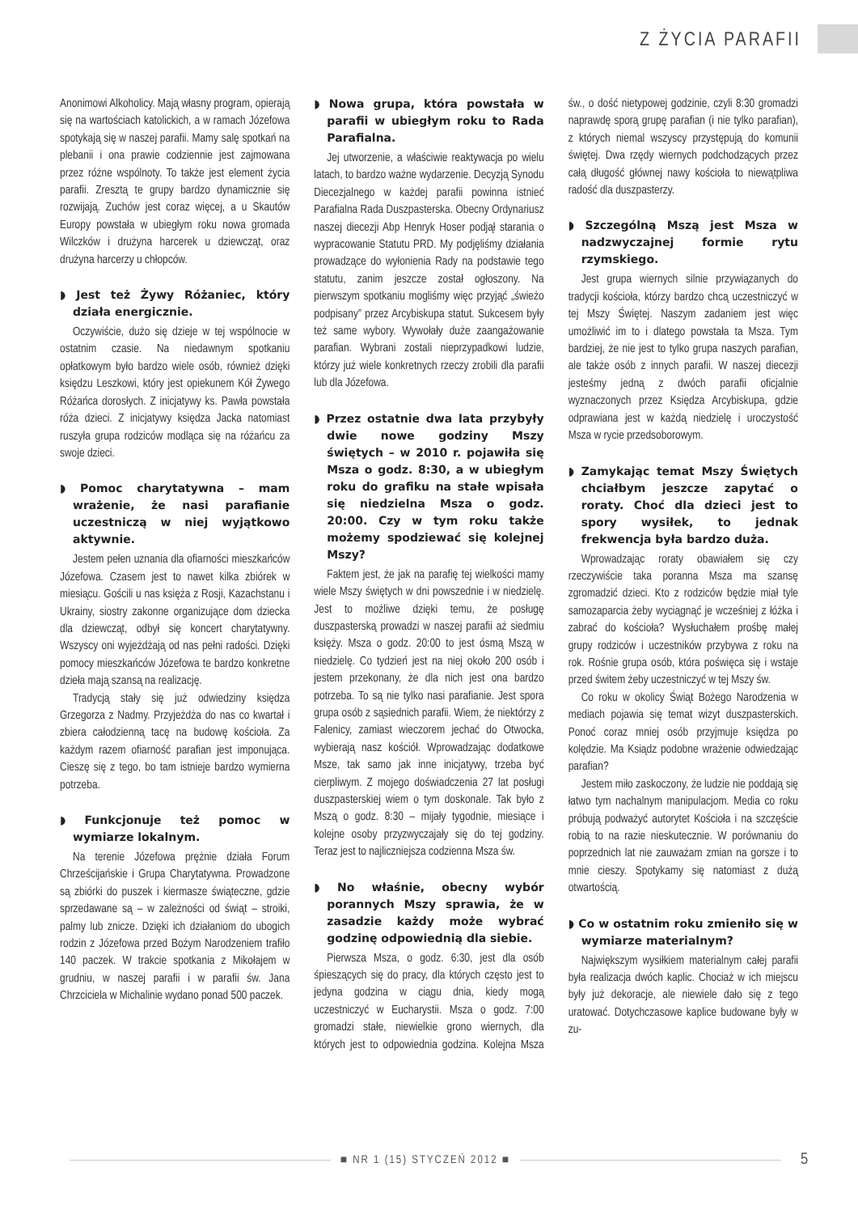Z ŻYCIA PARAFII
Anonimowi Alkoholicy. Mają własny program, opierają się na wartościach katolickich, a w ramach Józefowa spotykają się w naszej parafii. Mamy salę spotkań na plebanii i ona prawie codziennie jest zajmowana przez różne wspólnoty. To także jest element życia parafii. Zresztą te grupy bardzo dynamicznie się rozwijają. Zuchów jest coraz więcej, a u Skautów Europy powstała w ubiegłym roku nowa gromada Wilczków i drużyna harcerek u dziewcząt, oraz drużyna harcerzy u chłopców.
◗ Jest też Żywy Różaniec, który działa energicznie.
Oczywiście, dużo się dzieje w tej wspólnocie w ostatnim czasie. Na niedawnym spotkaniu opłatkowym było bardzo wiele osób, również dzięki księdzu Leszkowi, który jest opiekunem Kół Żywego Różańca dorosłych. Z inicjatywy ks. Pawła powstała róża dzieci. Z inicjatywy księdza Jacka natomiast ruszyła grupa rodziców modląca się na różańcu za swoje dzieci.
◗ Pomoc charytatywna – mam wrażenie, że nasi parafianie uczestniczą w niej wyjątkowo aktywnie.
Jestem pełen uznania dla ofiarności mieszkańców Józefowa. Czasem jest to nawet kilka zbiórek w miesiącu. Gościli u nas księża z Rosji, Kazachstanu i Ukrainy, siostry zakonne organizujące dom dziecka dla dziewcząt, odbył się koncert charytatywny. Wszyscy oni wyjeżdżają od nas pełni radości. Dzięki pomocy mieszkańców Józefowa te bardzo konkretne dzieła mają szansą na realizację.
Tradycją stały się już odwiedziny księdza Grzegorza z Nadmy. Przyjeżdża do nas co kwartał i zbiera całodzienną tacę na budowę kościoła. Za każdym razem ofiarność parafian jest imponująca. Cieszę się z tego, bo tam istnieje bardzo wymierna potrzeba.
◗ Funkcjonuje też pomoc w wymiarze lokalnym.
Na terenie Józefowa prężnie działa Forum Chrześcijańskie i Grupa Charytatywna. Prowadzone są zbiórki do puszek i kiermasze świąteczne, gdzie sprzedawane są – w zależności od świąt – stroiki, palmy lub znicze. Dzięki ich działaniom do ubogich rodzin z Józefowa przed Bożym Narodzeniem trafiło 140 paczek. W trakcie spotkania z Mikołajem w grudniu, w naszej parafii i w parafii św. Jana Chrzciciela w Michalinie wydano ponad 500 paczek.
◗ Nowa grupa, która powstała w parafii w ubiegłym roku to Rada Parafialna.
Jej utworzenie, a właściwie reaktywacja po wielu latach, to bardzo ważne wydarzenie. Decyzją Synodu Diecezjalnego w każdej parafii powinna istnieć Parafialna Rada Duszpasterska. Obecny Ordynariusz naszej diecezji Abp Henryk Hoser podjął starania o wypracowanie Statutu PRD. My podjęliśmy działania prowadzące do wyłonienia Rady na podstawie tego statutu, zanim jeszcze został ogłoszony. Na pierwszym spotkaniu mogliśmy więc przyjąć „świeżo podpisany” przez Arcybiskupa statut. Sukcesem były też same wybory. Wywołały duże zaangażowanie parafian. Wybrani zostali nieprzypadkowi ludzie, którzy już wiele konkretnych rzeczy zrobili dla parafii lub dla Józefowa.
◗ Przez ostatnie dwa lata przybyły dwie nowe godziny Mszy świętych – w 2010 r. pojawiła się Msza o godz. 8:30, a w ubiegłym roku do grafiku na stałe wpisała się niedzielna Msza o godz. 20:00. Czy w tym roku także możemy spodziewać się kolejnej Mszy?
Faktem jest, że jak na parafię tej wielkości mamy wiele Mszy świętych w dni powszednie i w niedzielę. Jest to możliwe dzięki temu, że posługę duszpasterską prowadzi w naszej parafii aż siedmiu księży. Msza o godz. 20:00 to jest ósmą Mszą w niedzielę. Co tydzień jest na niej około 200 osób i jestem przekonany, że dla nich jest ona bardzo potrzeba. To są nie tylko nasi parafianie. Jest spora grupa osób z sąsiednich parafii. Wiem, że niektórzy z Falenicy, zamiast wieczorem jechać do Otwocka, wybierają nasz kościół. Wprowadzając dodatkowe Msze, tak samo jak inne inicjatywy, trzeba być cierpliwym. Z mojego doświadczenia 27 lat posługi duszpasterskiej wiem o tym doskonale. Tak było z Mszą o godz. 8:30 – mijały tygodnie, miesiące i kolejne osoby przyzwyczajały się do tej godziny. Teraz jest to najliczniejsza codzienna Msza św.
◗ No właśnie, obecny wybór porannych Mszy sprawia, że w zasadzie każdy może wybrać godzinę odpowiednią dla siebie.
Pierwsza Msza, o godz. 6:30, jest dla osób śpieszących się do pracy, dla których często jest to jedyna godzina w ciągu dnia, kiedy mogą uczestniczyć w Eucharystii. Msza o godz. 7:00 gromadzi stałe, niewielkie grono wiernych, dla których jest to odpowiednia godzina. Kolejna Msza św., o dość nietypowej godzinie, czyli 8:30 gromadzi naprawdę sporą grupę parafian (i nie tylko parafian), z których niemal wszyscy przystępują do komunii świętej. Dwa rzędy wiernych podchodzących przez całą długość głównej nawy kościoła to niewątpliwa radość dla duszpasterzy.
◗ Szczególną Mszą jest Msza w nadzwyczajnej formie rytu rzymskiego.
Jest grupa wiernych silnie przywiązanych do tradycji kościoła, którzy bardzo chcą uczestniczyć w tej Mszy Świętej. Naszym zadaniem jest więc umożliwić im to i dlatego powstała ta Msza. Tym bardziej, że nie jest to tylko grupa naszych parafian, ale także osób z innych parafii. W naszej diecezji jesteśmy jedną z dwóch parafii oficjalnie wyznaczonych przez Księdza Arcybiskupa, gdzie odprawiana jest w każdą niedzielę i uroczystość Msza w rycie przedsoborowym.
◗ Zamykając temat Mszy Świętych chciałbym jeszcze zapytać o roraty. Choć dla dzieci jest to spory wysiłek, to jednak frekwencja była bardzo duża.
Wprowadzając roraty obawiałem się czy rzeczywiście taka poranna Msza ma szansę zgromadzić dzieci. Kto z rodziców będzie miał tyle samozaparcia żeby wyciągnąć je wcześniej z łóżka i zabrać do kościoła? Wysłuchałem prośbę małej grupy rodziców i uczestników przybywa z roku na rok. Rośnie grupa osób, która poświęca się i wstaje przed świtem żeby uczestniczyć w tej Mszy św.
Co roku w okolicy Świąt Bożego Narodzenia w mediach pojawia się temat wizyt duszpasterskich. Ponoć coraz mniej osób przyjmuje księdza po kolędzie. Ma Ksiądz podobne wrażenie odwiedzając parafian?
Jestem miło zaskoczony, że ludzie nie poddają się łatwo tym nachalnym manipulacjom. Media co roku próbują podważyć autorytet Kościoła i na szczęście robią to na razie nieskutecznie. W porównaniu do poprzednich lat nie zauważam zmian na gorsze i to mnie cieszy. Spotykamy się natomiast z dużą otwartością.
◗ Co w ostatnim roku zmieniło się w wymiarze materialnym?
Największym wysiłkiem materialnym całej parafii była realizacja dwóch kaplic. Chociaż w ich miejscu były już dekoracje, ale niewiele dało się z tego uratować. Dotychczasowe kaplice budowane były w zu-
■ NR 1 (15) STYCZEŃ 2012 ■ 5